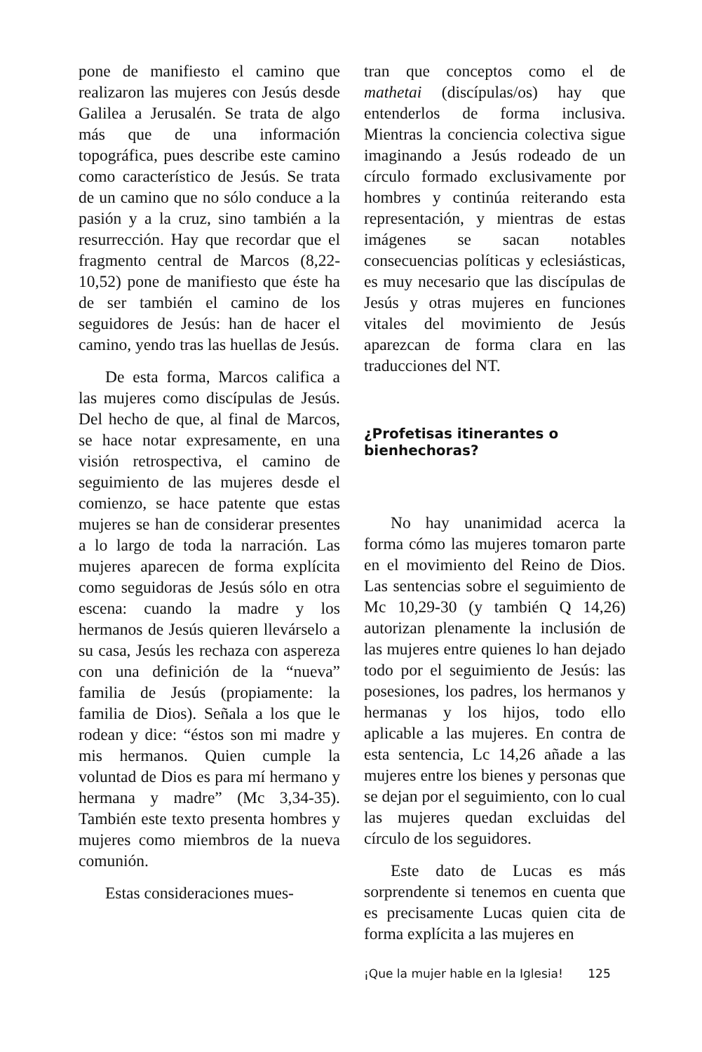pone de manifiesto el camino que realizaron las mujeres con Jesús desde Galilea a Jerusalén. Se trata de algo más que de una información topográfica, pues describe este camino como característico de Jesús. Se trata de un camino que no sólo conduce a la pasión y a la cruz, sino también a la resurrección. Hay que recordar que el fragmento central de Marcos (8,22-10,52) pone de manifiesto que éste ha de ser también el camino de los seguidores de Jesús: han de hacer el camino, yendo tras las huellas de Jesús.
De esta forma, Marcos califica a las mujeres como discípulas de Jesús. Del hecho de que, al final de Marcos, se hace notar expresamente, en una visión retrospectiva, el camino de seguimiento de las mujeres desde el comienzo, se hace patente que estas mujeres se han de considerar presentes a lo largo de toda la narración. Las mujeres aparecen de forma explícita como seguidoras de Jesús sólo en otra escena: cuando la madre y los hermanos de Jesús quieren llevárselo a su casa, Jesús les rechaza con aspereza con una definición de la “nueva” familia de Jesús (propiamente: la familia de Dios). Señala a los que le rodean y dice: “éstos son mi madre y mis hermanos. Quien cumple la voluntad de Dios es para mí hermano y hermana y madre” (Mc 3,34-35). También este texto presenta hombres y mujeres como miembros de la nueva comunión.
Estas consideraciones mues-
tran que conceptos como el de mathetai (discípulas/os) hay que entenderlos de forma inclusiva. Mientras la conciencia colectiva sigue imaginando a Jesús rodeado de un círculo formado exclusivamente por hombres y continúa reiterando esta representación, y mientras de estas imágenes se sacan notables consecuencias políticas y eclesiásticas, es muy necesario que las discípulas de Jesús y otras mujeres en funciones vitales del movimiento de Jesús aparezcan de forma clara en las traducciones del NT.
¿Profetisas itinerantes o bienhechoras?
No hay unanimidad acerca la forma cómo las mujeres tomaron parte en el movimiento del Reino de Dios. Las sentencias sobre el seguimiento de Mc 10,29-30 (y también Q 14,26) autorizan plenamente la inclusión de las mujeres entre quienes lo han dejado todo por el seguimiento de Jesús: las posesiones, los padres, los hermanos y hermanas y los hijos, todo ello aplicable a las mujeres. En contra de esta sentencia, Lc 14,26 añade a las mujeres entre los bienes y personas que se dejan por el seguimiento, con lo cual las mujeres quedan excluidas del círculo de los seguidores.
Este dato de Lucas es más sorprendente si tenemos en cuenta que es precisamente Lucas quien cita de forma explícita a las mujeres en
¡Que la mujer hable en la Iglesia! 125